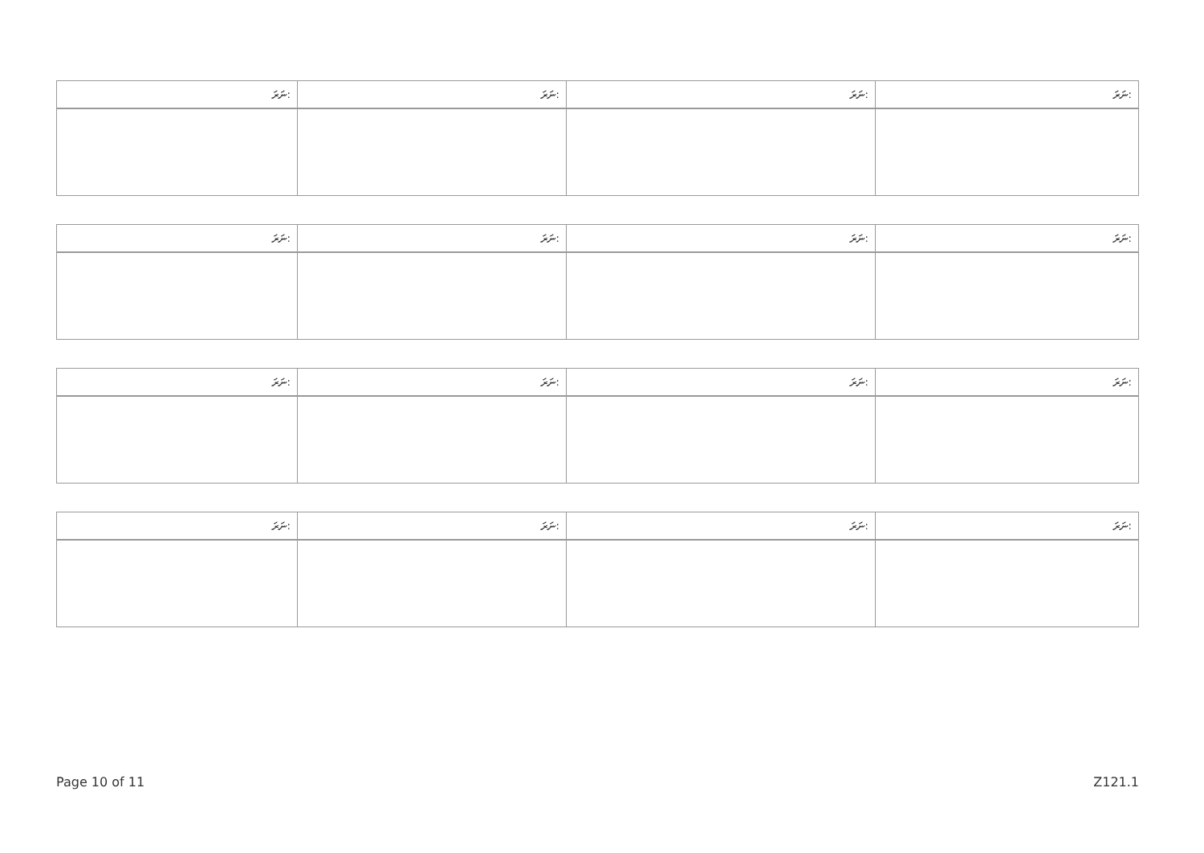| ނަރަ: | ނަރަ: | ނަރަ: | ނަރަ: |
| --- | --- | --- | --- |
| ނަރަ: | ނަރަ: | ނަރަ: | ނަރަ: |
| --- | --- | --- | --- |
| ނަރަ: | ނަރަ: | ނަރަ: | ނަރަ: |
| --- | --- | --- | --- |
| ނަރަ: | ނަރަ: | ނަރަ: | ނަރަ: |
| --- | --- | --- | --- |
Page 10 of 11 Z121.1